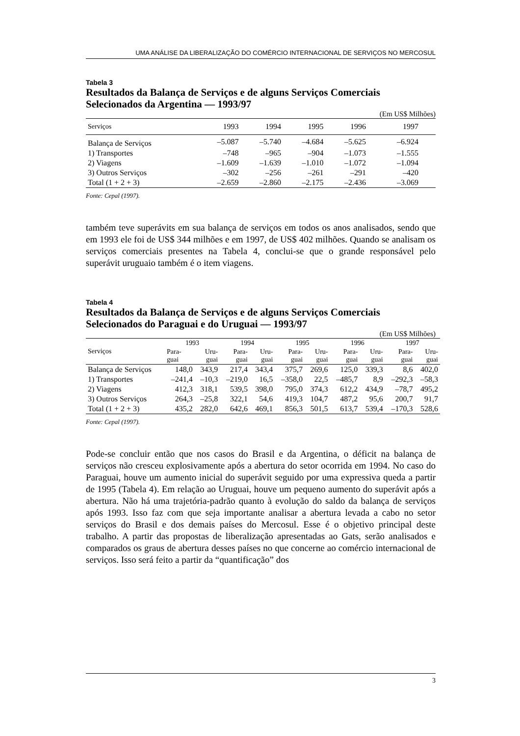UMA ANÁLISE DA LIBERALIZAÇÃO DO COMÉRCIO INTERNACIONAL DE SERVIÇOS NO MERCOSUL
Tabela 3
Resultados da Balança de Serviços e de alguns Serviços Comerciais
Selecionados da Argentina — 1993/97
(Em US$ Milhões)
| Serviços | 1993 | 1994 | 1995 | 1996 | 1997 |
| --- | --- | --- | --- | --- | --- |
| Balança de Serviços | –5.087 | –5.740 | –4.684 | –5.625 | –6.924 |
| 1) Transportes | –748 | –965 | –904 | –1.073 | –1.555 |
| 2) Viagens | –1.609 | –1.639 | –1.010 | –1.072 | –1.094 |
| 3) Outros Serviços | –302 | –256 | –261 | –291 | –420 |
| Total (1 + 2 + 3) | –2.659 | –2.860 | –2.175 | –2.436 | –3.069 |
Fonte: Cepal (1997).
também teve superávits em sua balança de serviços em todos os anos analisados, sendo que em 1993 ele foi de US$ 344 milhões e em 1997, de US$ 402 milhões. Quando se analisam os serviços comerciais presentes na Tabela 4, conclui-se que o grande responsável pelo superávit uruguaio também é o item viagens.
Tabela 4
Resultados da Balança de Serviços e de alguns Serviços Comerciais
Selecionados do Paraguai e do Uruguai — 1993/97
(Em US$ Milhões)
| Serviços | 1993 | | 1994 | | 1995 | | 1996 | | 1997 | |
| --- | --- | --- | --- | --- | --- | --- | --- | --- | --- | --- |
| | Para- guai | Uru- guai | Para- guai | Uru- guai | Para- guai | Uru- guai | Para- guai | Uru- guai | Para- guai | Uru- guai |
| Balança de Serviços | 148,0 | 343,9 | 217,4 | 343,4 | 375,7 | 269,6 | 125,0 | 339,3 | 8,6 | 402,0 |
| 1) Transportes | –241,4 | –10,3 | –219,0 | 16,5 | –358,0 | 22,5 | –485,7 | 8,9 | –292,3 | –58,3 |
| 2) Viagens | 412,3 | 318,1 | 539,5 | 398,0 | 795,0 | 374,3 | 612,2 | 434,9 | –78,7 | 495,2 |
| 3) Outros Serviços | 264,3 | –25,8 | 322,1 | 54,6 | 419,3 | 104,7 | 487,2 | 95,6 | 200,7 | 91,7 |
| Total (1 + 2 + 3) | 435,2 | 282,0 | 642,6 | 469,1 | 856,3 | 501,5 | 613,7 | 539,4 | –170,3 | 528,6 |
Fonte: Cepal (1997).
Pode-se concluir então que nos casos do Brasil e da Argentina, o déficit na balança de serviços não cresceu explosivamente após a abertura do setor ocorrida em 1994. No caso do Paraguai, houve um aumento inicial do superávit seguido por uma expressiva queda a partir de 1995 (Tabela 4). Em relação ao Uruguai, houve um pequeno aumento do superávit após a abertura. Não há uma trajetória-padrão quanto à evolução do saldo da balança de serviços após 1993. Isso faz com que seja importante analisar a abertura levada a cabo no setor serviços do Brasil e dos demais países do Mercosul. Esse é o objetivo principal deste trabalho. A partir das propostas de liberalização apresentadas ao Gats, serão analisados e comparados os graus de abertura desses países no que concerne ao comércio internacional de serviços. Isso será feito a partir da “quantificação” dos
3